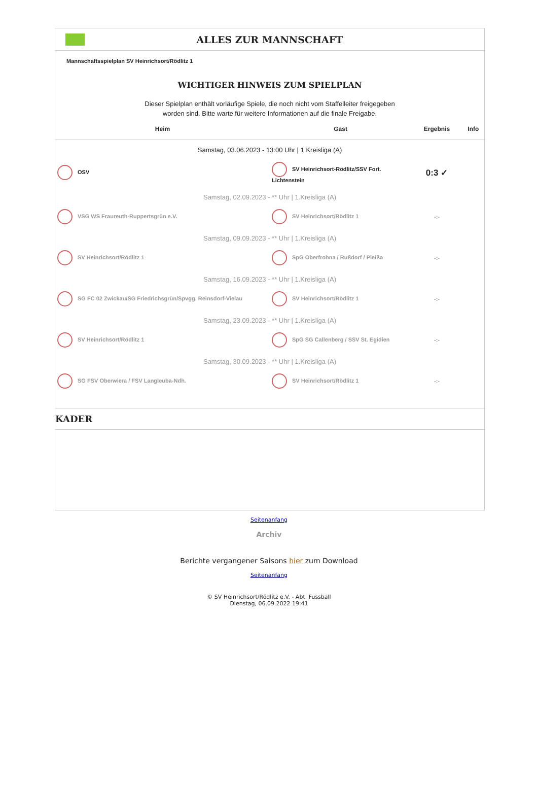ALLES ZUR MANNSCHAFT
Mannschaftsspielplan SV Heinrichsort/Rödlitz 1
WICHTIGER HINWEIS ZUM SPIELPLAN
Dieser Spielplan enthält vorläufige Spiele, die noch nicht vom Staffelleiter freigegeben
worden sind. Bitte warte für weitere Informationen auf die finale Freigabe.
| Heim | Gast | Ergebnis | Info |
| --- | --- | --- | --- |
| Samstag, 03.06.2023 - 13:00 Uhr / 1.Kreisliga (A) | | | |
| OSV | SV Heinrichsort-Rödlitz/SSV Fort. Lichtenstein | 0:3 ✓ | |
| Samstag, 02.09.2023 - ** Uhr / 1.Kreisliga (A) | | | |
| VSG WS Fraureuth-Ruppertsgrün e.V. | SV Heinrichsort/Rödlitz 1 | -:- | |
| Samstag, 09.09.2023 - ** Uhr / 1.Kreisliga (A) | | | |
| SV Heinrichsort/Rödlitz 1 | SpG Oberfrohna / Rußdorf / Pleißa | -:- | |
| Samstag, 16.09.2023 - ** Uhr / 1.Kreisliga (A) | | | |
| SG FC 02 Zwickau/SG Friedrichsgrün/Spvgg. Reinsdorf-Vielau | SV Heinrichsort/Rödlitz 1 | -:- | |
| Samstag, 23.09.2023 - ** Uhr / 1.Kreisliga (A) | | | |
| SV Heinrichsort/Rödlitz 1 | SpG SG Callenberg / SSV St. Egidien | -:- | |
| Samstag, 30.09.2023 - ** Uhr / 1.Kreisliga (A) | | | |
| SG FSV Oberwiera / FSV Langleuba-Ndh. | SV Heinrichsort/Rödlitz 1 | -:- | |
KADER
Seitenanfang
Archiv
Berichte vergangener Saisons hier zum Download
Seitenanfang
© SV Heinrichsort/Rödlitz e.V. - Abt. Fussball
Dienstag, 06.09.2022 19:41